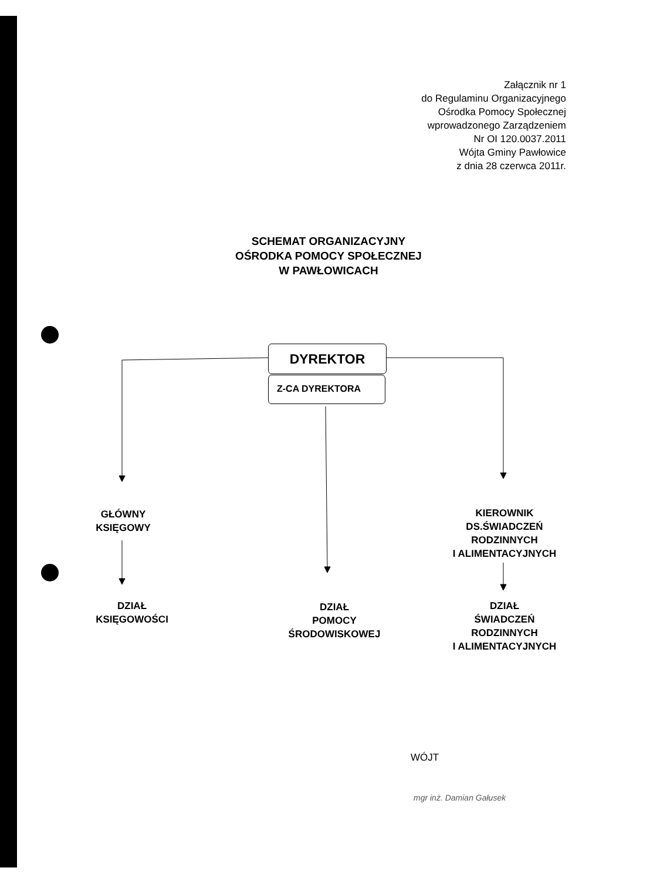Załącznik nr 1
do Regulaminu Organizacyjnego
Ośrodka Pomocy Społecznej
wprowadzonego Zarządzeniem
Nr OI 120.0037.2011
Wójta Gminy Pawłowice
z dnia 28 czerwca 2011r.
SCHEMAT ORGANIZACYJNY
OŚRODKA POMOCY SPOŁECZNEJ
W PAWŁOWICACH
DYREKTOR
Z-CA DYREKTORA
GŁÓWNY
KSIĘGOWY
KIEROWNIK
DS.ŚWIADCZEŃ
RODZINNYCH
I ALIMENTACYJNYCH
DZIAŁ
KSIĘGOWOŚCI
DZIAŁ
POMOCY
ŚRODOWISKOWEJ
DZIAŁ
ŚWIADCZEŃ
RODZINNYCH
I ALIMENTACYJNYCH
WÓJT
mgr inż. Damian Gałusek